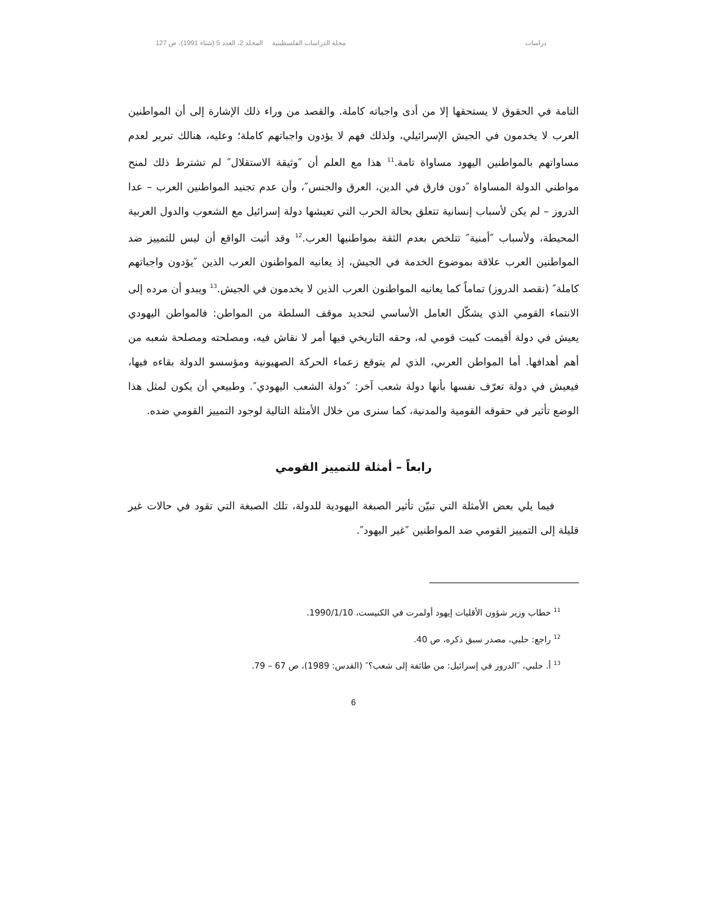دراسات مجلة الدراسات الفلسطينية المجلد 2، العدد 5 (شتاء 1991)، ص 127
التامة في الحقوق لا يستحقها إلا من أدى واجباته كاملة. والقصد من وراء ذلك الإشارة إلى أن المواطنين العرب لا يخدمون في الجيش الإسرائيلي، ولذلك فهم لا يؤدون واجباتهم كاملة؛ وعليه، هنالك تبرير لعدم مساواتهم بالمواطنين اليهود مساواة تامة.<sup>11</sup> هذا مع العلم أن ″وثيقة الاستقلال″ لم تشترط ذلك لمنح مواطني الدولة المساواة ″دون فارق في الدين، العرق والجنس″، وأن عدم تجنيد المواطنين العرب – عدا الدروز – لم يكن لأسباب إنسانية تتعلق بحالة الحرب التي تعيشها دولة إسرائيل مع الشعوب والدول العربية المحيطة، ولأسباب ″أمنية″ تتلخص بعدم الثقة بمواطنيها العرب.<sup>12</sup> وقد أثبت الواقع أن ليس للتمييز ضد المواطنين العرب علاقة بموضوع الخدمة في الجيش، إذ يعانيه المواطنون العرب الذين ″يؤدون واجباتهم كاملة″ (نقصد الدروز) تماماً كما يعانيه المواطنون العرب الذين لا يخدمون في الجيش.<sup>13</sup> ويبدو أن مرده إلى الانتماء القومي الذي يشكّل العامل الأساسي لتحديد موقف السلطة من المواطن: فالمواطن اليهودي يعيش في دولة أقيمت كبيت قومي له، وحقه التاريخي فيها أمر لا نقاش فيه، ومصلحته ومصلحة شعبه من أهم أهدافها. أما المواطن العربي، الذي لم يتوقع زعماء الحركة الصهيونية ومؤسسو الدولة بقاءه فيها، فيعيش في دولة تعرّف نفسها بأنها دولة شعب آخر: ″دولة الشعب اليهودي″. وطبيعي أن يكون لمثل هذا الوضع تأثير في حقوقه القومية والمدنية، كما سنرى من خلال الأمثلة التالية لوجود التمييز القومي ضده.
رابعاً – أمثلة للتمييز القومي
فيما يلي بعض الأمثلة التي تبيّن تأثير الصبغة اليهودية للدولة، تلك الصبغة التي تقود في حالات غير قليلة إلى التمييز القومي ضد المواطنين ″غير اليهود″.
<sup>11</sup> خطاب وزير شؤون الأقليات إيهود أولمرت في الكنيست، 1990/1/10.
<sup>12</sup> راجع: حلبي، مصدر سبق ذكره، ص 40.
<sup>13</sup> أ. حلبي، ″الدروز في إسرائيل: من طائفة إلى شعب؟″ (القدس: 1989)، ص 67 – 79.
6